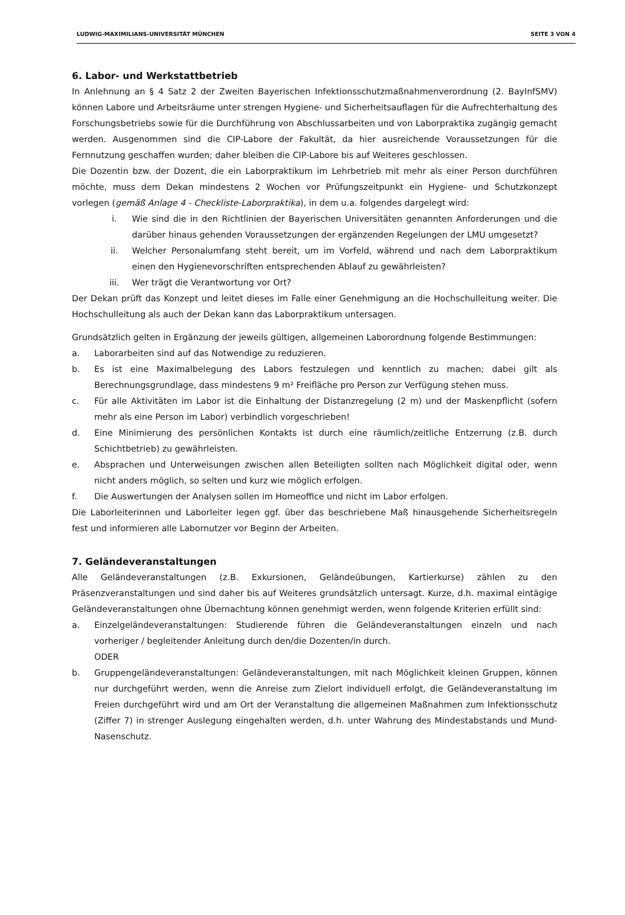LUDWIG-MAXIMILIANS-UNIVERSITÄT MÜNCHEN SEITE 3 VON 4
6. Labor- und Werkstattbetrieb
In Anlehnung an § 4 Satz 2 der Zweiten Bayerischen Infektionsschutzmaßnahmenverordnung (2. BayInfSMV) können Labore und Arbeitsräume unter strengen Hygiene- und Sicherheitsauflagen für die Aufrechterhaltung des Forschungsbetriebs sowie für die Durchführung von Abschlussarbeiten und von Laborpraktika zugängig gemacht werden. Ausgenommen sind die CIP-Labore der Fakultät, da hier ausreichende Voraussetzungen für die Fernnutzung geschaffen wurden; daher bleiben die CIP-Labore bis auf Weiteres geschlossen.
Die Dozentin bzw. der Dozent, die ein Laborpraktikum im Lehrbetrieb mit mehr als einer Person durchführen möchte, muss dem Dekan mindestens 2 Wochen vor Prüfungszeitpunkt ein Hygiene- und Schutzkonzept vorlegen (gemäß Anlage 4 - Checkliste-Laborpraktika), in dem u.a. folgendes dargelegt wird:
i. Wie sind die in den Richtlinien der Bayerischen Universitäten genannten Anforderungen und die darüber hinaus gehenden Voraussetzungen der ergänzenden Regelungen der LMU umgesetzt?
ii. Welcher Personalumfang steht bereit, um im Vorfeld, während und nach dem Laborpraktikum einen den Hygienevorschriften entsprechenden Ablauf zu gewährleisten?
iii. Wer trägt die Verantwortung vor Ort?
Der Dekan prüft das Konzept und leitet dieses im Falle einer Genehmigung an die Hochschulleitung weiter. Die Hochschulleitung als auch der Dekan kann das Laborpraktikum untersagen.
Grundsätzlich gelten in Ergänzung der jeweils gültigen, allgemeinen Labor­ordnung folgende Bestimmungen:
a. Laborarbeiten sind auf das Notwendige zu reduzieren.
b. Es ist eine Maximalbelegung des Labors festzulegen und kenntlich zu machen; dabei gilt als Berechnungsgrundlage, dass mindestens 9 m² Freifläche pro Person zur Verfügung stehen muss.
c. Für alle Aktivitäten im Labor ist die Einhaltung der Distanzregelung (2 m) und der Maskenpflicht (sofern mehr als eine Person im Labor) verbindlich vorgeschrieben!
d. Eine Minimierung des persönlichen Kontakts ist durch eine räumlich/zeitliche Entzerrung (z.B. durch Schichtbetrieb) zu gewährleisten.
e. Absprachen und Unterweisungen zwischen allen Beteiligten sollten nach Möglichkeit digital oder, wenn nicht anders möglich, so selten und kurz wie möglich erfolgen.
f. Die Auswertungen der Analysen sollen im Homeoffice und nicht im Labor erfolgen.
Die Laborleiterinnen und Laborleiter legen ggf. über das beschriebene Maß hinausgehende Sicherheitsregeln fest und informieren alle Labornutzer vor Beginn der Arbeiten.
7. Geländeveranstaltungen
Alle Geländeveranstaltungen (z.B. Exkursionen, Geländeübungen, Kartierkurse) zählen zu den Präsenzveranstaltungen und sind daher bis auf Weiteres grundsätzlich untersagt. Kurze, d.h. maximal eintägige Geländeveranstaltungen ohne Übernachtung können genehmigt werden, wenn folgende Kriterien erfüllt sind:
a. Einzelgeländeveranstaltungen: Studierende führen die Geländeveranstaltungen einzeln und nach vorheriger / begleitender Anleitung durch den/die Dozenten/in durch.
ODER
b. Gruppengeländeveranstaltungen: Geländeveranstaltungen, mit nach Möglichkeit kleinen Gruppen, können nur durchgeführt werden, wenn die Anreise zum Zielort individuell erfolgt, die Geländeveranstaltung im Freien durchgeführt wird und am Ort der Veranstaltung die allgemeinen Maßnahmen zum Infektionsschutz (Ziffer 7) in strenger Auslegung eingehalten werden, d.h. unter Wahrung des Mindestabstands und Mund-Nasenschutz.